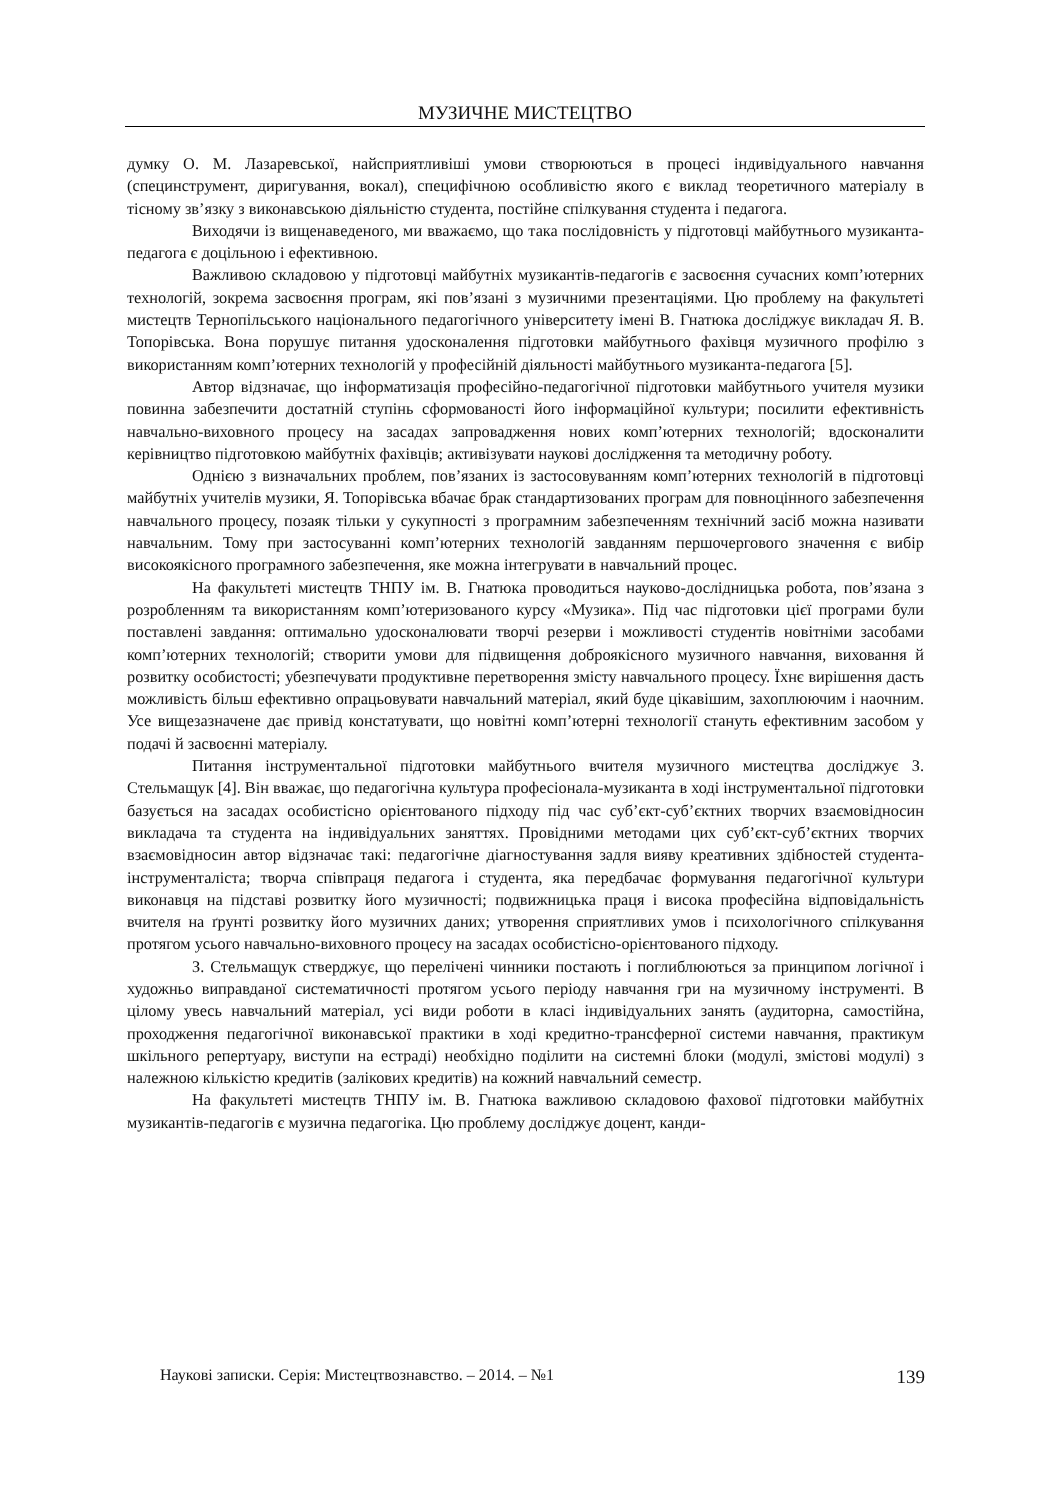МУЗИЧНЕ МИСТЕЦТВО
думку О. М. Лазаревської, найсприятливіші умови створюються в процесі індивідуального навчання (специнструмент, диригування, вокал), специфічною особливістю якого є виклад теоретичного матеріалу в тісному зв’язку з виконавською діяльністю студента, постійне спілкування студента і педагога.
Виходячи із вищенаведеного, ми вважаємо, що така послідовність у підготовці майбутнього музиканта-педагога є доцільною і ефективною.
Важливою складовою у підготовці майбутніх музикантів-педагогів є засвоєння сучасних комп’ютерних технологій, зокрема засвоєння програм, які пов’язані з музичними презентаціями. Цю проблему на факультеті мистецтв Тернопільського національного педагогічного університету імені В. Гнатюка досліджує викладач Я. В. Топорівська. Вона порушує питання удосконалення підготовки майбутнього фахівця музичного профілю з використанням комп’ютерних технологій у професійній діяльності майбутнього музиканта-педагога [5].
Автор відзначає, що інформатизація професійно-педагогічної підготовки майбутнього учителя музики повинна забезпечити достатній ступінь сформованості його інформаційної культури; посилити ефективність навчально-виховного процесу на засадах запровадження нових комп’ютерних технологій; вдосконалити керівництво підготовкою майбутніх фахівців; активізувати наукові дослідження та методичну роботу.
Однією з визначальних проблем, пов’язаних із застосовуванням комп’ютерних технологій в підготовці майбутніх учителів музики, Я. Топорівська вбачає брак стандартизованих програм для повноцінного забезпечення навчального процесу, позаяк тільки у сукупності з програмним забезпеченням технічний засіб можна називати навчальним. Тому при застосуванні комп’ютерних технологій завданням першочергового значення є вибір високоякісного програмного забезпечення, яке можна інтегрувати в навчальний процес.
На факультеті мистецтв ТНПУ ім. В. Гнатюка проводиться науково-дослідницька робота, пов’язана з розробленням та використанням комп’ютеризованого курсу «Музика». Під час підготовки цієї програми були поставлені завдання: оптимально удосконалювати творчі резерви і можливості студентів новітніми засобами комп’ютерних технологій; створити умови для підвищення доброякісного музичного навчання, виховання й розвитку особистості; убезпечувати продуктивне перетворення змісту навчального процесу. Їхнє вирішення дасть можливість більш ефективно опрацьовувати навчальний матеріал, який буде цікавішим, захоплюючим і наочним. Усе вищезазначене дає привід констатувати, що новітні комп’ютерні технології стануть ефективним засобом у подачі й засвоєнні матеріалу.
Питання інструментальної підготовки майбутнього вчителя музичного мистецтва досліджує З. Стельмащук [4]. Він вважає, що педагогічна культура професіонала-музиканта в ході інструментальної підготовки базується на засадах особистісно орієнтованого підходу під час суб’єкт-суб’єктних творчих взаємовідносин викладача та студента на індивідуальних заняттях. Провідними методами цих суб’єкт-суб’єктних творчих взаємовідносин автор відзначає такі: педагогічне діагностування задля вияву креативних здібностей студента-інструменталіста; творча співпраця педагога і студента, яка передбачає формування педагогічної культури виконавця на підставі розвитку його музичності; подвижницька праця і висока професійна відповідальність вчителя на ґрунті розвитку його музичних даних; утворення сприятливих умов і психологічного спілкування протягом усього навчально-виховного процесу на засадах особистісно-орієнтованого підходу.
З. Стельмащук стверджує, що перелічені чинники постають і поглиблюються за принципом логічної і художньо виправданої систематичності протягом усього періоду навчання гри на музичному інструменті. В цілому увесь навчальний матеріал, усі види роботи в класі індивідуальних занять (аудиторна, самостійна, проходження педагогічної виконавської практики в ході кредитно-трансферної системи навчання, практикум шкільного репертуару, виступи на естраді) необхідно поділити на системні блоки (модулі, змістові модулі) з належною кількістю кредитів (залікових кредитів) на кожний навчальний семестр.
На факультеті мистецтв ТНПУ ім. В. Гнатюка важливою складовою фахової підготовки майбутніх музикантів-педагогів є музична педагогіка. Цю проблему досліджує доцент, канди-
Наукові записки. Серія: Мистецтвознавство. – 2014. – №1 139